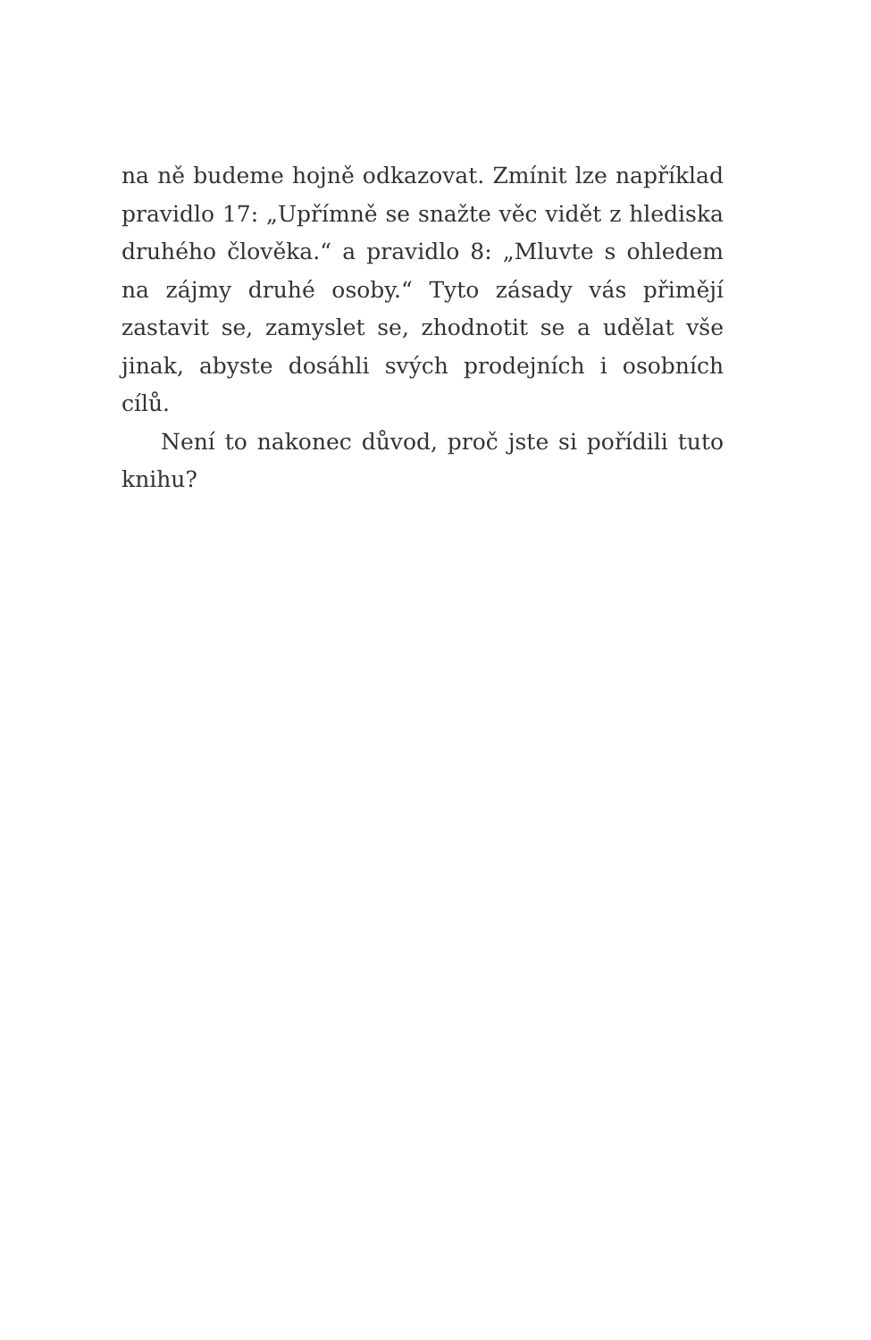na ně budeme hojně odkazovat. Zmínit lze například pravidlo 17: „Upřímně se snažte věc vidět z hlediska druhého člověka.“ a pravidlo 8: „Mluvte s ohledem na zájmy druhé osoby.“ Tyto zásady vás přimějí zastavit se, zamyslet se, zhodnotit se a udělat vše jinak, abyste dosáhli svých prodejních i osobních cílů.
Není to nakonec důvod, proč jste si pořídili tuto knihu?